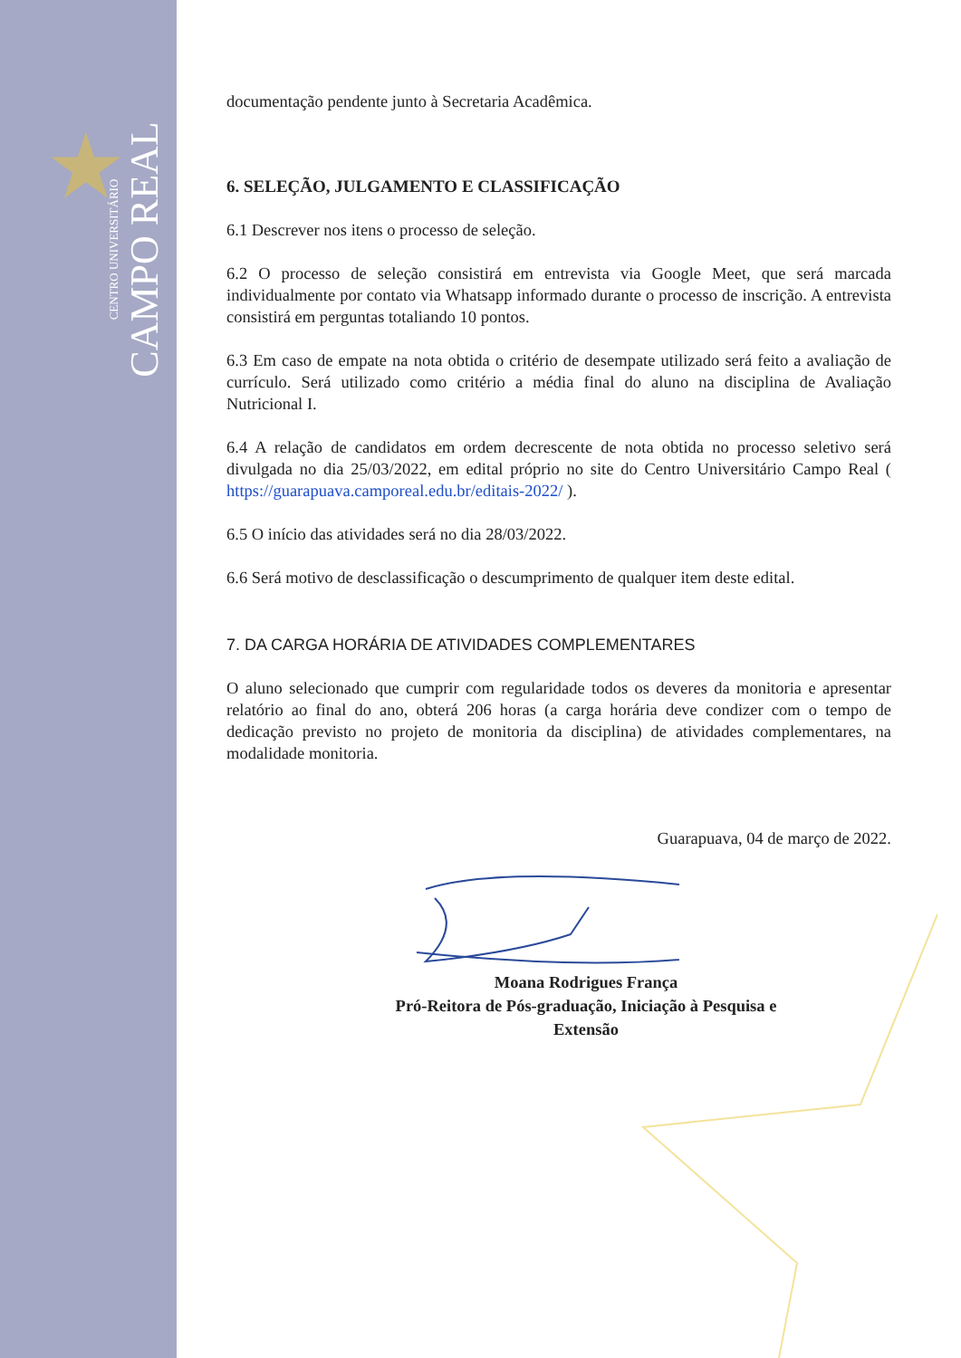★
CENTRO UNIVERSITÁRIO
CAMPO REAL
documentação pendente junto à Secretaria Acadêmica.
6. SELEÇÃO, JULGAMENTO E CLASSIFICAÇÃO
6.1 Descrever nos itens o processo de seleção.
6.2 O processo de seleção consistirá em entrevista via Google Meet, que será marcada individualmente por contato via Whatsapp informado durante o processo de inscrição. A entrevista consistirá em perguntas totaliando 10 pontos.
6.3 Em caso de empate na nota obtida o critério de desempate utilizado será feito a avaliação de currículo. Será utilizado como critério a média final do aluno na disciplina de Avaliação Nutricional I.
6.4 A relação de candidatos em ordem decrescente de nota obtida no processo seletivo será divulgada no dia 25/03/2022, em edital próprio no site do Centro Universitário Campo Real ( https://guarapuava.camporeal.edu.br/editais-2022/ ).
6.5 O início das atividades será no dia 28/03/2022.
6.6 Será motivo de desclassificação o descumprimento de qualquer item deste edital.
7. DA CARGA HORÁRIA DE ATIVIDADES COMPLEMENTARES
O aluno selecionado que cumprir com regularidade todos os deveres da monitoria e apresentar relatório ao final do ano, obterá 206 horas (a carga horária deve condizer com o tempo de dedicação previsto no projeto de monitoria da disciplina) de atividades complementares, na modalidade monitoria.
Guarapuava, 04 de março de 2022.
Moana Rodrigues França
Pró-Reitora de Pós-graduação, Iniciação à Pesquisa e
Extensão